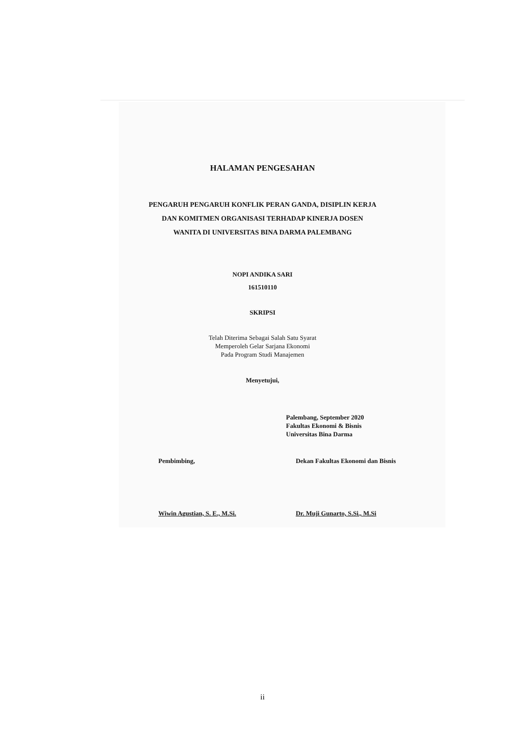HALAMAN PENGESAHAN
PENGARUH PENGARUH KONFLIK PERAN GANDA, DISIPLIN KERJA
DAN KOMITMEN ORGANISASI TERHADAP KINERJA DOSEN
WANITA DI UNIVERSITAS BINA DARMA PALEMBANG
NOPI ANDIKA SARI
161510110
SKRIPSI
Telah Diterima Sebagai Salah Satu Syarat
Memperoleh Gelar Sarjana Ekonomi
Pada Program Studi Manajemen
Menyetujui,
Palembang, September 2020
Fakultas Ekonomi & Bisnis
Universitas Bina Darma
Pembimbing,
Wiwin Agustian, S. E., M.Si.
Dekan Fakultas Ekonomi dan Bisnis
Dr. Muji Gunarto, S.Si., M.Si
ii